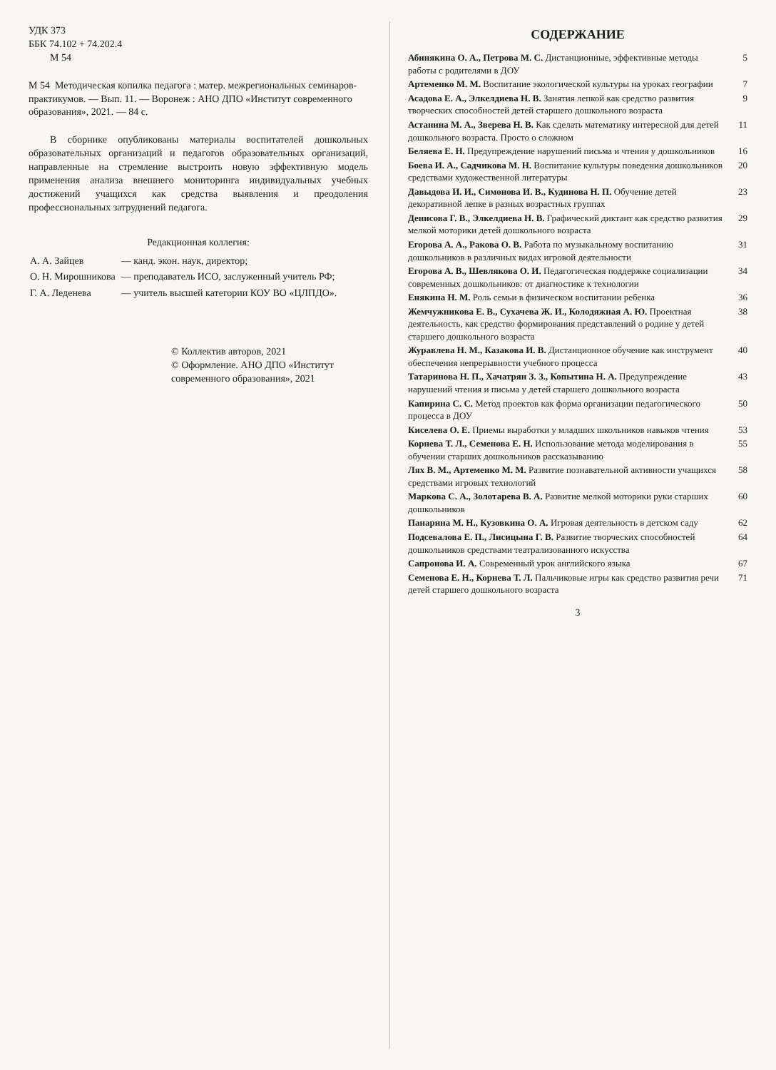УДК 373
ББК 74.102 + 74.202.4
М 54
М 54 Методическая копилка педагога : матер. межрегиональных семинаров-практикумов. — Вып. 11. — Воронеж : АНО ДПО «Институт современного образования», 2021. — 84 с.
В сборнике опубликованы материалы воспитателей дошкольных образовательных организаций и педагогов образовательных организаций, направленные на стремление выстроить новую эффективную модель применения анализа внешнего мониторинга индивидуальных учебных достижений учащихся как средства выявления и преодоления профессиональных затруднений педагога.
Редакционная коллегия:
| А. А. Зайцев | — канд. экон. наук, директор; |
| О. Н. Мирошникова | — преподаватель ИСО, заслуженный учитель РФ; |
| Г. А. Леденева | — учитель высшей категории КОУ ВО «ЦЛПДО». |
© Коллектив авторов, 2021
© Оформление. АНО ДПО «Институт современного образования», 2021
СОДЕРЖАНИЕ
Абинякина О. А., Петрова М. С. Дистанционные, эффективные методы работы с родителями в ДОУ 5
Артеменко М. М. Воспитание экологической культуры на уроках географии 7
Асадова Е. А., Элкелдиева Н. В. Занятия лепкой как средство развития творческих способностей детей старшего дошкольного возраста 9
Астанина М. А., Зверева Н. В. Как сделать математику интересной для детей дошкольного возраста. Просто о сложном 11
Беляева Е. Н. Предупреждение нарушений письма и чтения у дошкольников 16
Боева И. А., Садчикова М. Н. Воспитание культуры поведения дошкольников средствами художественной литературы 20
Давыдова И. И., Симонова И. В., Кудинова Н. П. Обучение детей декоративной лепке в разных возрастных группах 23
Денисова Г. В., Элкелдиева Н. В. Графический диктант как средство развития мелкой моторики детей дошкольного возраста 29
Егорова А. А., Ракова О. В. Работа по музыкальному воспитанию дошкольников в различных видах игровой деятельности 31
Егорова А. В., Шевлякова О. И. Педагогическая поддержке социализации современных дошкольников: от диагностике к технологии 34
Енякина Н. М. Роль семьи в физическом воспитании ребенка 36
Жемчужникова Е. В., Сухачева Ж. И., Колодяжная А. Ю. Проектная деятельность, как средство формирования представлений о родине у детей старшего дошкольного возраста 38
Журавлева Н. М., Казакова И. В. Дистанционное обучение как инструмент обеспечения непрерывности учебного процесса 40
Татаринова Н. П., Хачатрян З. З., Копытина Н. А. Предупреждение нарушений чтения и письма у детей старшего дошкольного возраста 43
Капирина С. С. Метод проектов как форма организации педагогического процесса в ДОУ 50
Киселева О. Е. Приемы выработки у младших школьников навыков чтения 53
Корнева Т. Л., Семенова Е. Н. Использование метода моделирования в обучении старших дошкольников рассказыванию 55
Лях В. М., Артеменко М. М. Развитие познавательной активности учащихся средствами игровых технологий 58
Маркова С. А., Золотарева В. А. Развитие мелкой моторики руки старших дошкольников 60
Панарина М. Н., Кузовкина О. А. Игровая деятельность в детском саду 62
Подсевалова Е. П., Лисицына Г. В. Развитие творческих способностей дошкольников средствами театрализованного искусства 64
Сапронова И. А. Современный урок английского языка 67
Семенова Е. Н., Корнева Т. Л. Пальчиковые игры как средство развития речи детей старшего дошкольного возраста 71
3